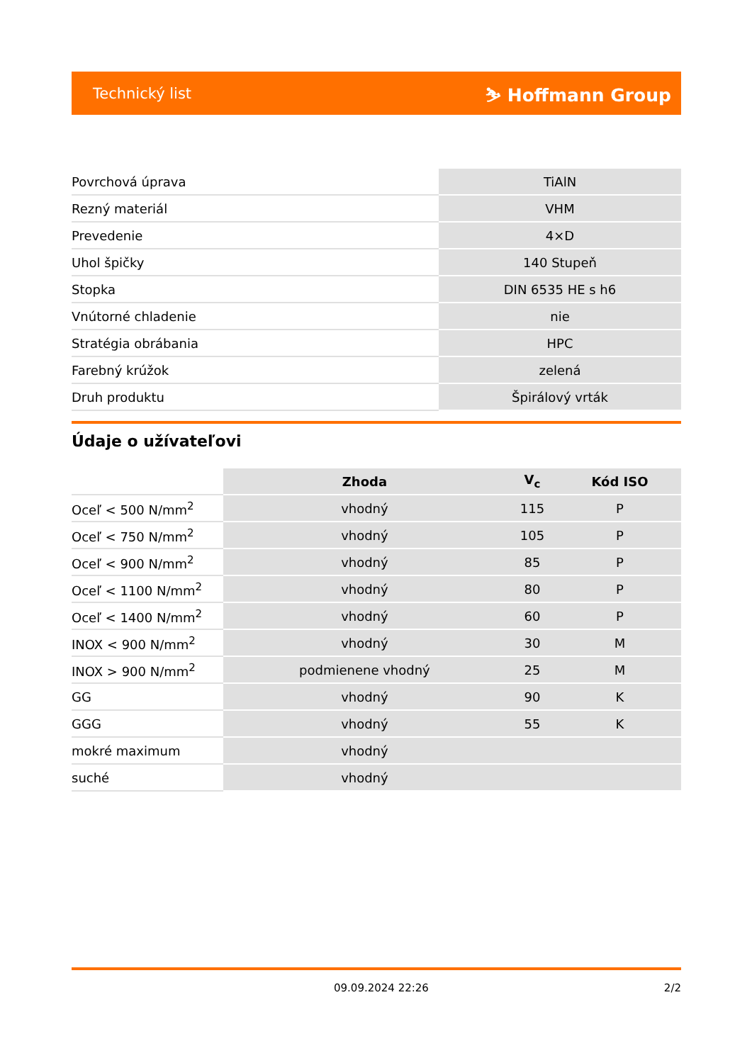Technický list ⛷ Hoffmann Group
| Povrchová úprava | TiAlN |
| Rezný materiál | VHM |
| Prevedenie | 4×D |
| Uhol špičky | 140 Stupeň |
| Stopka | DIN 6535 HE s h6 |
| Vnútorné chladenie | nie |
| Stratégia obrábania | HPC |
| Farebný krúžok | zelená |
| Druh produktu | Špirálový vrták |
Údaje o užívateľovi
| | Zhoda | V<sub>c</sub> | Kód ISO |
| --- | --- | --- | --- |
| Oceľ < 500 N/mm<sup>2</sup> | vhodný | 115 | P |
| Oceľ < 750 N/mm<sup>2</sup> | vhodný | 105 | P |
| Oceľ < 900 N/mm<sup>2</sup> | vhodný | 85 | P |
| Oceľ < 1100 N/mm<sup>2</sup> | vhodný | 80 | P |
| Oceľ < 1400 N/mm<sup>2</sup> | vhodný | 60 | P |
| INOX < 900 N/mm<sup>2</sup> | vhodný | 30 | M |
| INOX > 900 N/mm<sup>2</sup> | podmienene vhodný | 25 | M |
| GG | vhodný | 90 | K |
| GGG | vhodný | 55 | K |
| mokré maximum | vhodný | | |
| suché | vhodný | | |
09.09.2024 22:26 2/2